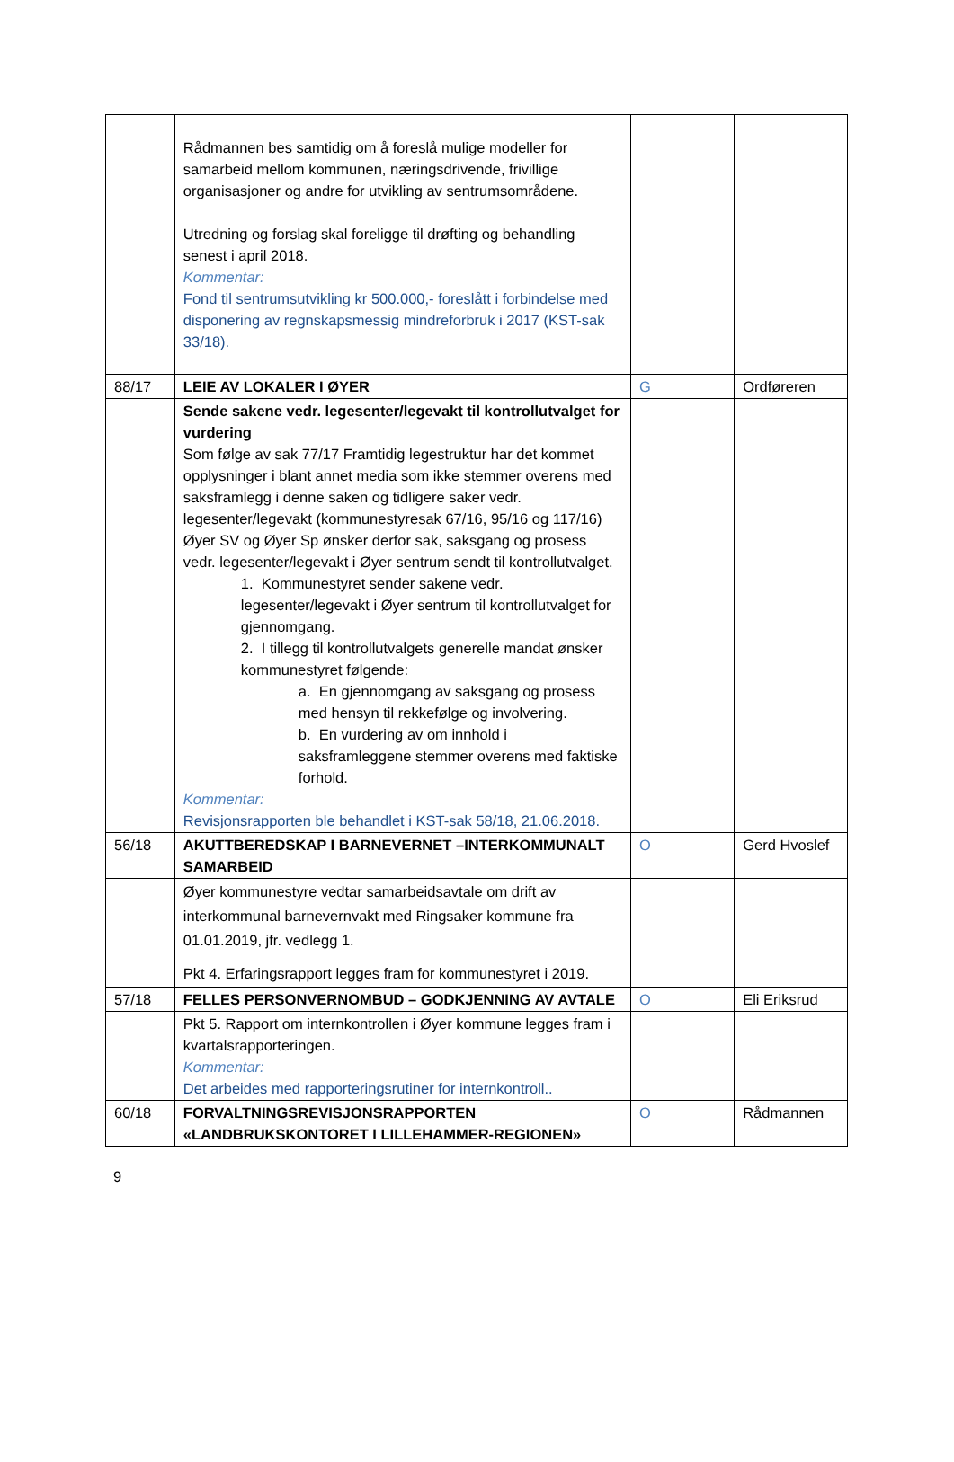| | Rådmannen bes samtidig om å foreslå mulige modeller for samarbeid mellom kommunen, næringsdrivende, frivillige organisasjoner og andre for utvikling av sentrumsområdene. Utredning og forslag skal foreligge til drøfting og behandling senest i april 2018. Kommentar: Fond til sentrumsutvikling kr 500.000,- foreslått i forbindelse med disponering av regnskapsmessig mindreforbruk i 2017 (KST-sak 33/18). | | |
| 88/17 | LEIE AV LOKALER I ØYER | G | Ordføreren |
| | Sende sakene vedr. legesenter/legevakt til kontrollutvalget for vurdering Som følge av sak 77/17 Framtidig legestruktur har det kommet opplysninger i blant annet media som ikke stemmer overens med saksframlegg i denne saken og tidligere saker vedr. legesenter/legevakt (kommunestyresak 67/16, 95/16 og 117/16) Øyer SV og Øyer Sp ønsker derfor sak, saksgang og prosess vedr. legesenter/legevakt i Øyer sentrum sendt til kontrollutvalget. 1. Kommunestyret sender sakene vedr. legesenter/legevakt i Øyer sentrum til kontrollutvalget for gjennomgang. 2. I tillegg til kontrollutvalgets generelle mandat ønsker kommunestyret følgende: a. En gjennomgang av saksgang og prosess med hensyn til rekkefølge og involvering. b. En vurdering av om innhold i saksframleggene stemmer overens med faktiske forhold. Kommentar: Revisjonsrapporten ble behandlet i KST-sak 58/18, 21.06.2018. | | |
| 56/18 | AKUTTBEREDSKAP I BARNEVERNET –INTERKOMMUNALT SAMARBEID | O | Gerd Hvoslef |
| | Øyer kommunestyre vedtar samarbeidsavtale om drift av interkommunal barnevernvakt med Ringsaker kommune fra 01.01.2019, jfr. vedlegg 1. Pkt 4. Erfaringsrapport legges fram for kommunestyret i 2019. | | |
| 57/18 | FELLES PERSONVERNOMBUD – GODKJENNING AV AVTALE | O | Eli Eriksrud |
| | Pkt 5. Rapport om internkontrollen i Øyer kommune legges fram i kvartalsrapporteringen. Kommentar: Det arbeides med rapporteringsrutiner for internkontroll.. | | |
| 60/18 | FORVALTNINGSREVISJONSRAPPORTEN «LANDBRUKSKONTORET I LILLEHAMMER-REGIONEN» | O | Rådmannen |
9